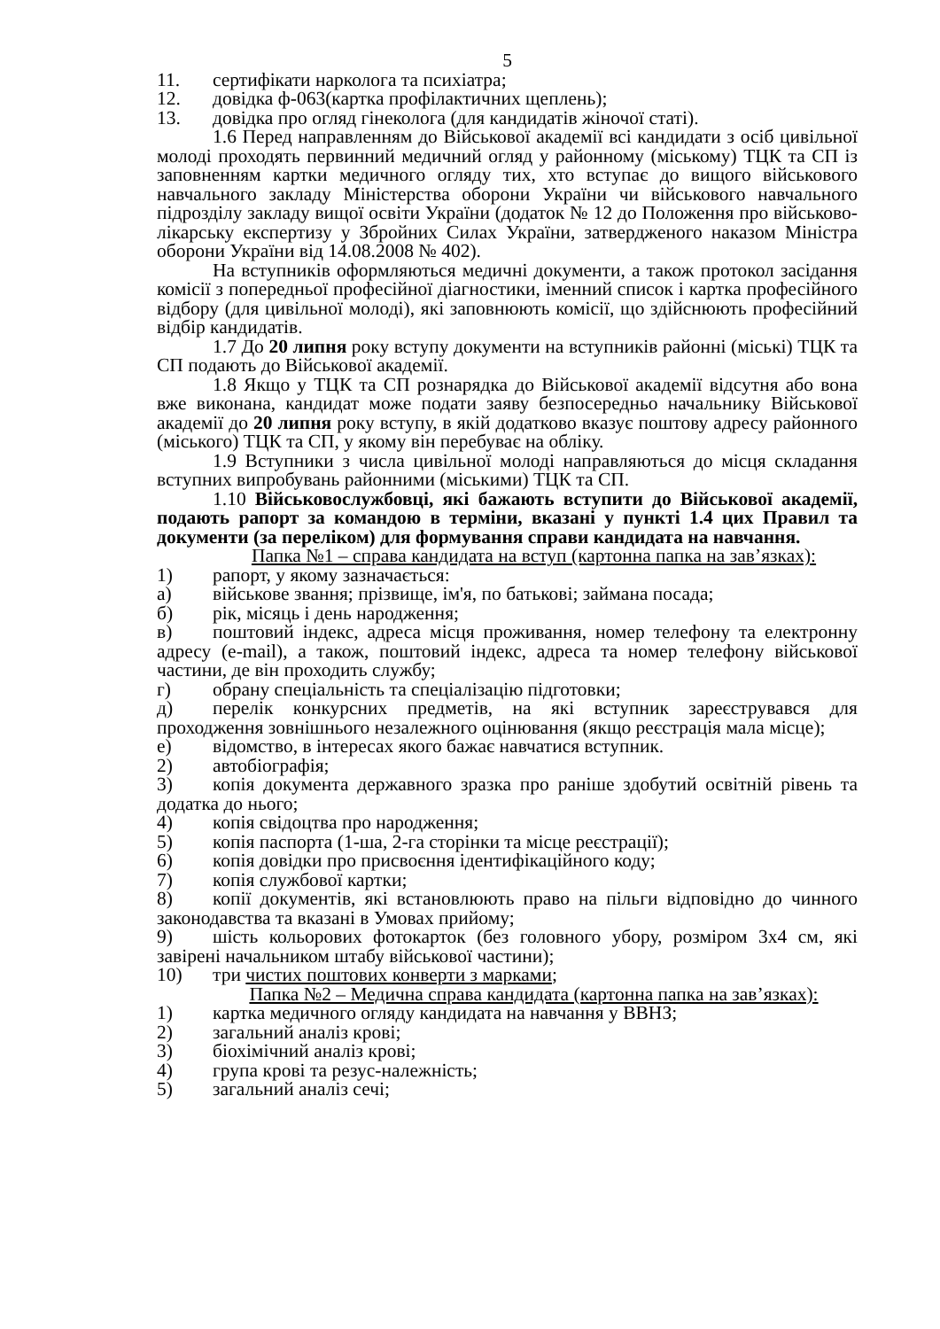5
11. сертифікати нарколога та психіатра;
12. довідка ф-063(картка профілактичних щеплень);
13. довідка про огляд гінеколога (для кандидатів жіночої статі).
1.6 Перед направленням до Військової академії всі кандидати з осіб цивільної молоді проходять первинний медичний огляд у районному (міському) ТЦК та СП із заповненням картки медичного огляду тих, хто вступає до вищого військового навчального закладу Міністерства оборони України чи військового навчального підрозділу закладу вищої освіти України (додаток № 12 до Положення про військово-лікарську експертизу у Збройних Силах України, затвердженого наказом Міністра оборони України від 14.08.2008 № 402).
На вступників оформляються медичні документи, а також протокол засідання комісії з попередньої професійної діагностики, іменний список і картка професійного відбору (для цивільної молоді), які заповнюють комісії, що здійснюють професійний відбір кандидатів.
1.7 До 20 липня року вступу документи на вступників районні (міські) ТЦК та СП подають до Військової академії.
1.8 Якщо у ТЦК та СП рознарядка до Військової академії відсутня або вона вже виконана, кандидат може подати заяву безпосередньо начальнику Військової академії до 20 липня року вступу, в якій додатково вказує поштову адресу районного (міського) ТЦК та СП, у якому він перебуває на обліку.
1.9 Вступники з числа цивільної молоді направляються до місця складання вступних випробувань районними (міськими) ТЦК та СП.
1.10 Військовослужбовці, які бажають вступити до Військової академії, подають рапорт за командою в терміни, вказані у пункті 1.4 цих Правил та документи (за переліком) для формування справи кандидата на навчання.
Папка №1 – справа кандидата на вступ (картонна папка на зав’язках):
1) рапорт, у якому зазначається:
а) військове звання; прізвище, ім'я, по батькові; займана посада;
б) рік, місяць і день народження;
в) поштовий індекс, адреса місця проживання, номер телефону та електронну адресу (e-mail), а також, поштовий індекс, адреса та номер телефону військової частини, де він проходить службу;
г) обрану спеціальність та спеціалізацію підготовки;
д) перелік конкурсних предметів, на які вступник зареєструвався для проходження зовнішнього незалежного оцінювання (якщо реєстрація мала місце);
е) відомство, в інтересах якого бажає навчатися вступник.
2) автобіографія;
3) копія документа державного зразка про раніше здобутий освітній рівень та додатка до нього;
4) копія свідоцтва про народження;
5) копія паспорта (1-ша, 2-га сторінки та місце реєстрації);
6) копія довідки про присвоєння ідентифікаційного коду;
7) копія службової картки;
8) копії документів, які встановлюють право на пільги відповідно до чинного законодавства та вказані в Умовах прийому;
9) шість кольорових фотокарток (без головного убору, розміром 3х4 см, які завірені начальником штабу військової частини);
10) три чистих поштових конверти з марками;
Папка №2 – Медична справа кандидата (картонна папка на зав’язках):
1) картка медичного огляду кандидата на навчання у ВВНЗ;
2) загальний аналіз крові;
3) біохімічний аналіз крові;
4) група крові та резус-належність;
5) загальний аналіз сечі;